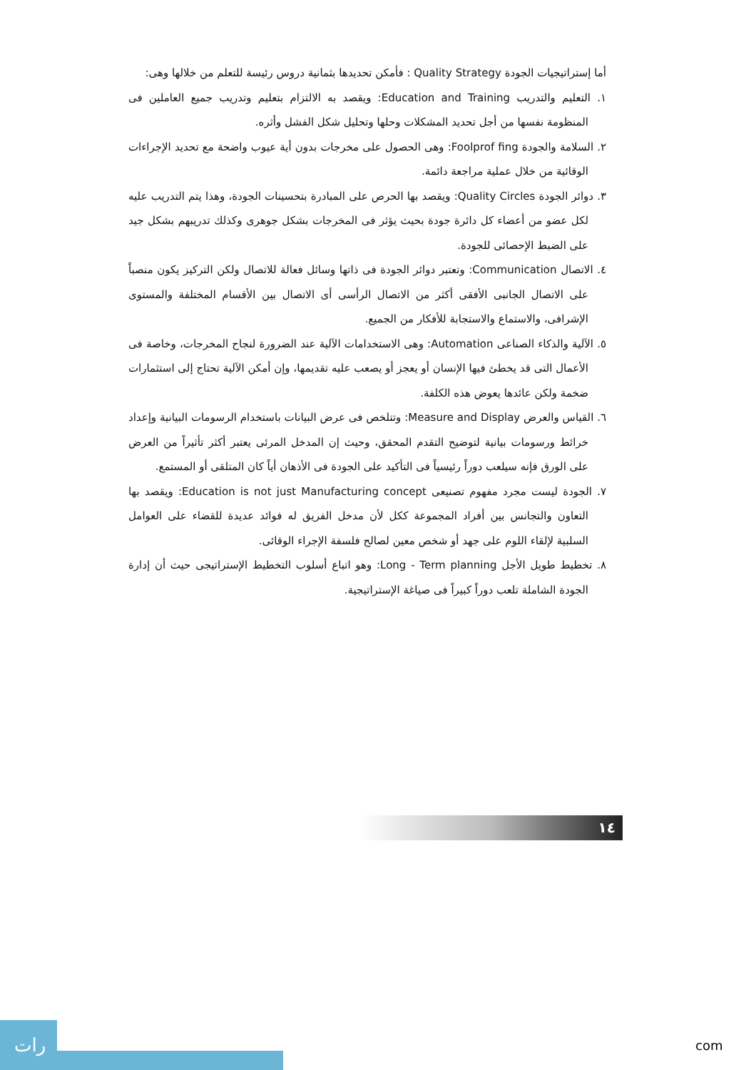أما إستراتيجيات الجودة Quality Strategy : فأمكن تحديدها بثمانية دروس رئيسة للتعلم من خلالها وهى:
١. التعليم والتدريب Education and Training: ويقصد به الالتزام بتعليم وتدريب جميع العاملين فى المنظومة نفسها من أجل تحديد المشكلات وحلها وتحليل شكل الفشل وأثره.
٢. السلامة والجودة Foolprof fing: وهى الحصول على مخرجات بدون أية عيوب واضحة مع تحديد الإجراءات الوقائية من خلال عملية مراجعة دائمة.
٣. دوائر الجودة Quality Circles: ويقصد بها الحرص على المبادرة بتحسينات الجودة، وهذا يتم التدريب عليه لكل عضو من أعضاء كل دائرة جودة بحيث يؤثر فى المخرجات بشكل جوهرى وكذلك تدريبهم بشكل جيد على الضبط الإحصائى للجودة.
٤. الاتصال Communication: وتعتبر دوائر الجودة فى ذاتها وسائل فعالة للاتصال ولكن التركيز يكون منصباً على الاتصال الجانبى الأفقى أكثر من الاتصال الرأسى أى الاتصال بين الأقسام المختلفة والمستوى الإشرافى، والاستماع والاستجابة للأفكار من الجميع.
٥. الآلية والذكاء الصناعى Automation: وهى الاستخدامات الآلية عند الضرورة لنجاح المخرجات، وخاصة فى الأعمال التى قد يخطئ فيها الإنسان أو يعجز أو يصعب عليه تقديمها، وإن أمكن الآلية تحتاج إلى استثمارات ضخمة ولكن عائدها يعوض هذه الكلفة.
٦. القياس والعرض Measure and Display: وتتلخص فى عرض البيانات باستخدام الرسومات البيانية وإعداد خرائط ورسومات بيانية لتوضيح التقدم المحقق، وحيث إن المدخل المرئى يعتبر أكثر تأثيراً من العرض على الورق فإنه سيلعب دوراً رئيسياً فى التأكيد على الجودة فى الأذهان أياً كان المتلقى أو المستمع.
٧. الجودة ليست مجرد مفهوم تصنيعى Education is not just Manufacturing concept: ويقصد بها التعاون والتجانس بين أفراد المجموعة ككل لأن مدخل الفريق له فوائد عديدة للقضاء على العوامل السلبية لإلقاء اللوم على جهد أو شخص معين لصالح فلسفة الإجراء الوقائى.
٨. تخطيط طويل الأجل Long - Term planning: وهو اتباع أسلوب التخطيط الإستراتيجى حيث أن إدارة الجودة الشاملة تلعب دوراً كبيراً فى صياغة الإستراتيجية.
١٤
رات
com